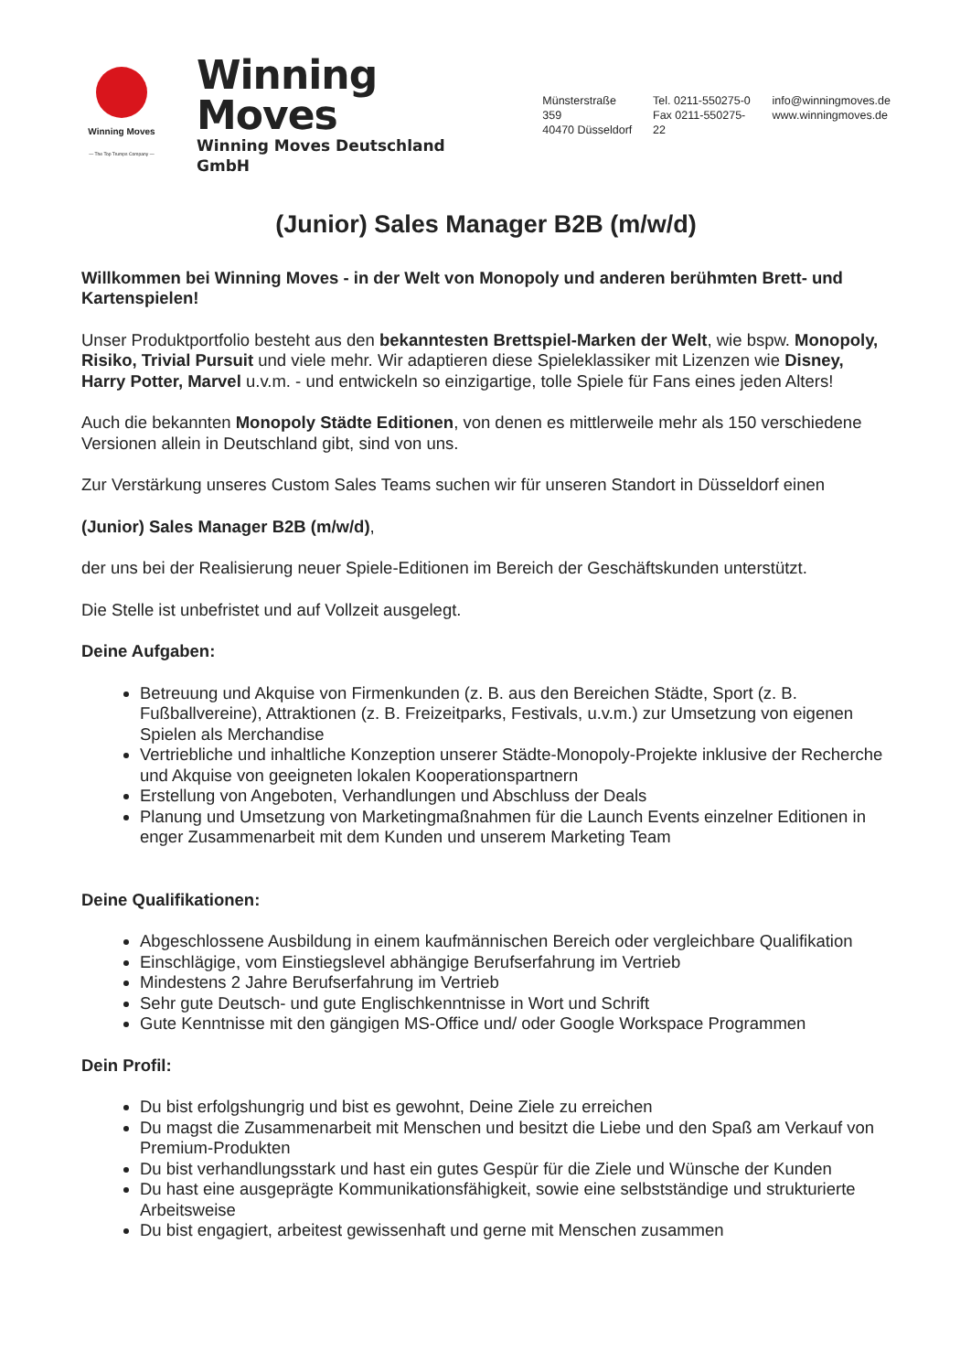Winning Moves
— The Top Trumps Company —
Winning Moves
Winning Moves Deutschland GmbH
Münsterstraße 359
40470 Düsseldorf
Tel. 0211-550275-0
Fax 0211-550275-22
info@winningmoves.de
www.winningmoves.de
(Junior) Sales Manager B2B (m/w/d)
Willkommen bei Winning Moves - in der Welt von Monopoly und anderen berühmten Brett- und Kartenspielen!
Unser Produktportfolio besteht aus den bekanntesten Brettspiel-Marken der Welt, wie bspw. Monopoly, Risiko, Trivial Pursuit und viele mehr. Wir adaptieren diese Spieleklassiker mit Lizenzen wie Disney, Harry Potter, Marvel u.v.m. - und entwickeln so einzigartige, tolle Spiele für Fans eines jeden Alters!
Auch die bekannten Monopoly Städte Editionen, von denen es mittlerweile mehr als 150 verschiedene Versionen allein in Deutschland gibt, sind von uns.
Zur Verstärkung unseres Custom Sales Teams suchen wir für unseren Standort in Düsseldorf einen
(Junior) Sales Manager B2B (m/w/d),
der uns bei der Realisierung neuer Spiele-Editionen im Bereich der Geschäftskunden unterstützt.
Die Stelle ist unbefristet und auf Vollzeit ausgelegt.
Deine Aufgaben:
Betreuung und Akquise von Firmenkunden (z. B. aus den Bereichen Städte, Sport (z. B. Fußballvereine), Attraktionen (z. B. Freizeitparks, Festivals, u.v.m.) zur Umsetzung von eigenen Spielen als Merchandise
Vertriebliche und inhaltliche Konzeption unserer Städte-Monopoly-Projekte inklusive der Recherche und Akquise von geeigneten lokalen Kooperationspartnern
Erstellung von Angeboten, Verhandlungen und Abschluss der Deals
Planung und Umsetzung von Marketingmaßnahmen für die Launch Events einzelner Editionen in enger Zusammenarbeit mit dem Kunden und unserem Marketing Team
Deine Qualifikationen:
Abgeschlossene Ausbildung in einem kaufmännischen Bereich oder vergleichbare Qualifikation
Einschlägige, vom Einstiegslevel abhängige Berufserfahrung im Vertrieb
Mindestens 2 Jahre Berufserfahrung im Vertrieb
Sehr gute Deutsch- und gute Englischkenntnisse in Wort und Schrift
Gute Kenntnisse mit den gängigen MS-Office und/ oder Google Workspace Programmen
Dein Profil:
Du bist erfolgshungrig und bist es gewohnt, Deine Ziele zu erreichen
Du magst die Zusammenarbeit mit Menschen und besitzt die Liebe und den Spaß am Verkauf von Premium-Produkten
Du bist verhandlungsstark und hast ein gutes Gespür für die Ziele und Wünsche der Kunden
Du hast eine ausgeprägte Kommunikationsfähigkeit, sowie eine selbstständige und strukturierte Arbeitsweise
Du bist engagiert, arbeitest gewissenhaft und gerne mit Menschen zusammen